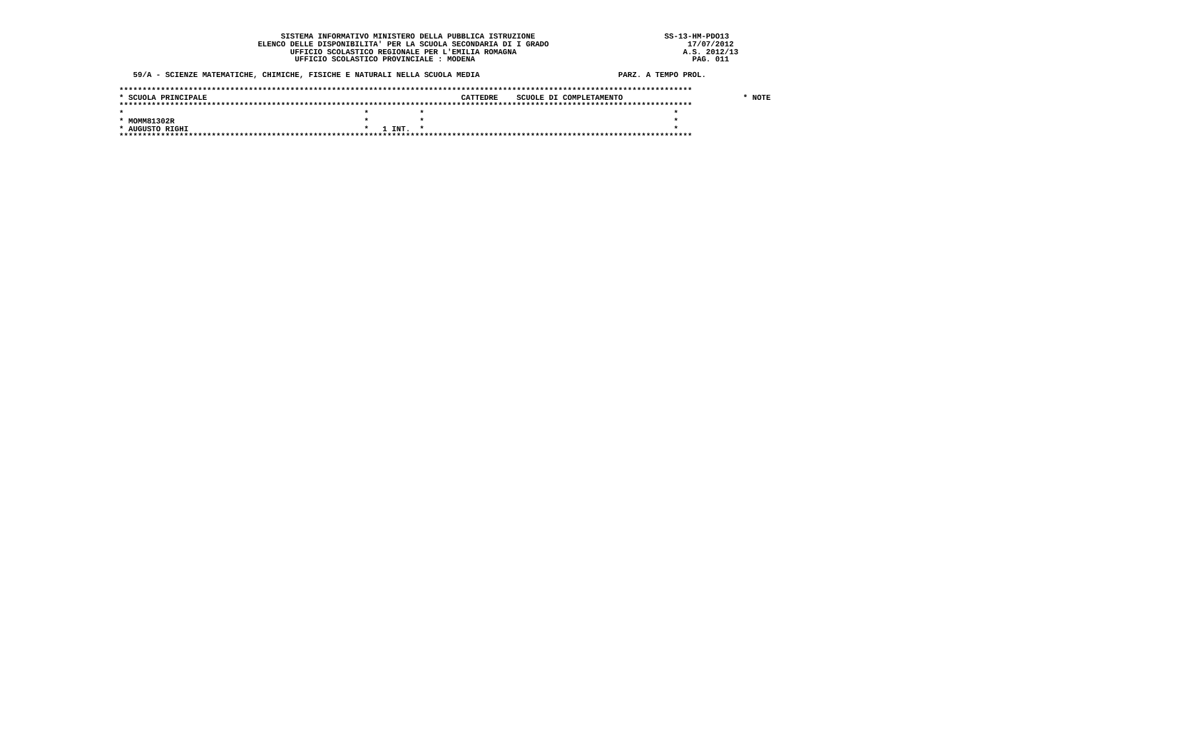SISTEMA INFORMATIVO MINISTERO DELLA PUBBLICA ISTRUZIONE                            SS-13-HM-PDO13
                              ELENCO DELLE DISPONIBILITA' PER LA SCUOLA SECONDARIA DI I GRADO                              17/07/2012
                                     UFFICIO SCOLASTICO REGIONALE PER L'EMILIA ROMAGNA                                    A.S. 2012/13
                                      UFFICIO SCOLASTICO PROVINCIALE : MODENA                                               PAG. 011

   59/A - SCIENZE MATEMATICHE, CHIMICHE, FISICHE E NATURALI NELLA SCUOLA MEDIA                              PARZ. A TEMPO PROL.

****************************************************************************************************************************
* SCUOLA PRINCIPALE                                                       CATTEDRE    SCUOLE DI COMPLETAMENTO                          * NOTE
****************************************************************************************************************************
*                                                    *           *                                                      *
* MOMM81302R                                         *           *                                                      *
* AUGUSTO RIGHI                                      *   1 INT.  *                                                      *
****************************************************************************************************************************